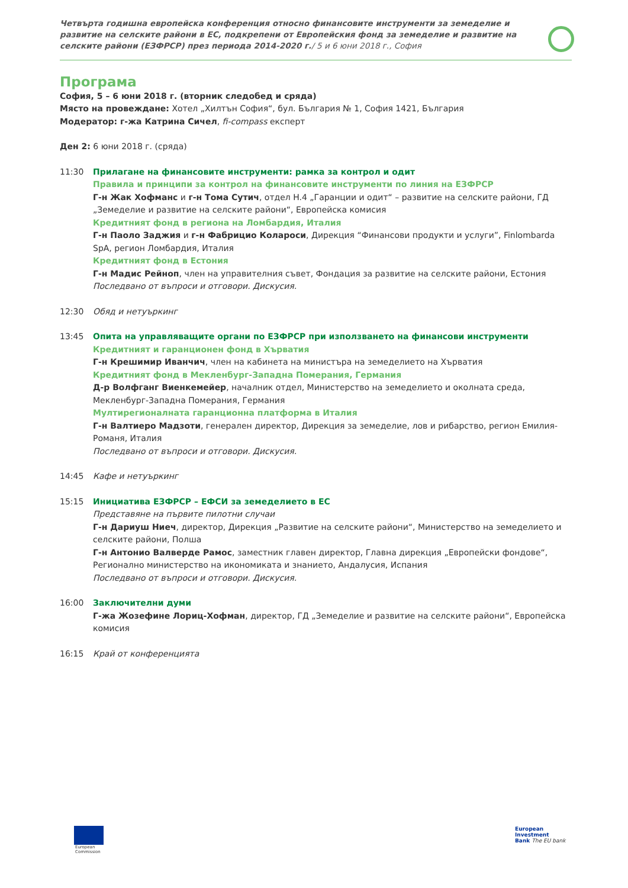Четвърта годишна европейска конференция относно финансовите инструменти за земеделие и развитие на селските райони в ЕС, подкрепени от Европейския фонд за земеделие и развитие на селските райони (ЕЗФРСР) през периода 2014-2020 г./ 5 и 6 юни 2018 г., София
Програма
София, 5 – 6 юни 2018 г. (вторник следобед и сряда)
Място на провеждане: Хотел „Хилтън София“, бул. България № 1, София 1421, България
Модератор: г-жа Катрина Сичел, fi-compass експерт
Ден 2: 6 юни 2018 г. (сряда)
11:30 Прилагане на финансовите инструменти: рамка за контрол и одит
Правила и принципи за контрол на финансовите инструменти по линия на ЕЗФРСР
Г-н Жак Хофманс и г-н Тома Сутич, отдел H.4 „Гаранции и одит“ – развитие на селските райони, ГД „Земеделие и развитие на селските райони“, Европейска комисия
Кредитният фонд в региона на Ломбардия, Италия
Г-н Паоло Заджия и г-н Фабрицио Колароси, Дирекция “Финансови продукти и услуги”, Finlombarda SpA, регион Ломбардия, Италия
Кредитният фонд в Естония
Г-н Мадис Рейноп, член на управителния съвет, Фондация за развитие на селските райони, Естония
Последвано от въпроси и отговори. Дискусия.
12:30 Обяд и нетуъркинг
13:45 Опита на управляващите органи по ЕЗФРСР при използването на финансови инструменти
Кредитният и гаранционен фонд в Хърватия
Г-н Крешимир Иванчич, член на кабинета на министъра на земеделието на Хърватия
Кредитният фонд в Мекленбург-Западна Померания, Германия
Д-р Волфганг Виенкемейер, началник отдел, Министерство на земеделието и околната среда, Мекленбург-Западна Померания, Германия
Мултирегионалната гаранционна платформа в Италия
Г-н Валтиеро Мадзоти, генерален директор, Дирекция за земеделие, лов и рибарство, регион Емилия-Романя, Италия
Последвано от въпроси и отговори. Дискусия.
14:45 Кафе и нетуъркинг
15:15 Инициатива ЕЗФРСР – ЕФСИ за земеделието в ЕС
Представяне на първите пилотни случаи
Г-н Дариуш Ниеч, директор, Дирекция „Развитие на селските райони“, Министерство на земеделието и селските райони, Полша
Г-н Антонио Валверде Рамос, заместник главен директор, Главна дирекция „Европейски фондове“, Регионално министерство на икономиката и знанието, Андалусия, Испания
Последвано от въпроси и отговори. Дискусия.
16:00 Заключителни думи
Г-жа Жозефине Лориц-Хофман, директор, ГД „Земеделие и развитие на селските райони“, Европейска комисия
16:15 Край от конференцията
European
Commission
European
Investment
Bank The EU bank